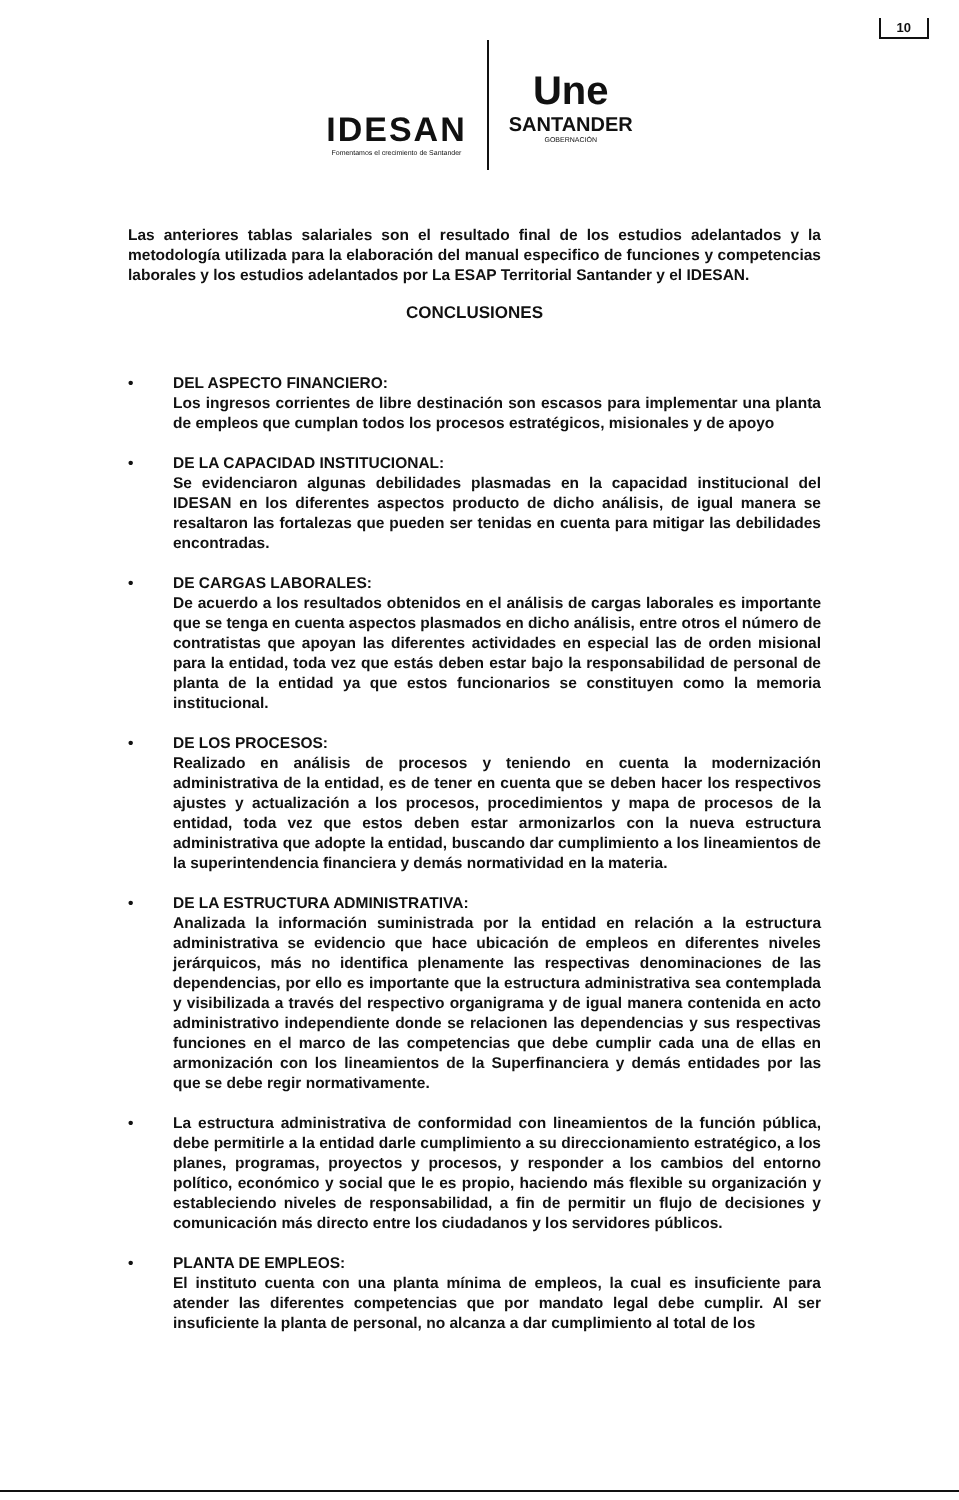10
IDESAN
Fomentamos el crecimiento de Santander
Une
SANTANDER
GOBERNACIÓN
Las anteriores tablas salariales son el resultado final de los estudios adelantados y la metodología utilizada para la elaboración del manual especifico de funciones y competencias laborales y los estudios adelantados por La ESAP Territorial Santander y el IDESAN.
CONCLUSIONES
• DEL ASPECTO FINANCIERO:
Los ingresos corrientes de libre destinación son escasos para implementar una planta de empleos que cumplan todos los procesos estratégicos, misionales y de apoyo
• DE LA CAPACIDAD INSTITUCIONAL:
Se evidenciaron algunas debilidades plasmadas en la capacidad institucional del IDESAN en los diferentes aspectos producto de dicho análisis, de igual manera se resaltaron las fortalezas que pueden ser tenidas en cuenta para mitigar las debilidades encontradas.
• DE CARGAS LABORALES:
De acuerdo a los resultados obtenidos en el análisis de cargas laborales es importante que se tenga en cuenta aspectos plasmados en dicho análisis, entre otros el número de contratistas que apoyan las diferentes actividades en especial las de orden misional para la entidad, toda vez que estás deben estar bajo la responsabilidad de personal de planta de la entidad ya que estos funcionarios se constituyen como la memoria institucional.
• DE LOS PROCESOS:
Realizado en análisis de procesos y teniendo en cuenta la modernización administrativa de la entidad, es de tener en cuenta que se deben hacer los respectivos ajustes y actualización a los procesos, procedimientos y mapa de procesos de la entidad, toda vez que estos deben estar armonizarlos con la nueva estructura administrativa que adopte la entidad, buscando dar cumplimiento a los lineamientos de la superintendencia financiera y demás normatividad en la materia.
• DE LA ESTRUCTURA ADMINISTRATIVA:
Analizada la información suministrada por la entidad en relación a la estructura administrativa se evidencio que hace ubicación de empleos en diferentes niveles jerárquicos, más no identifica plenamente las respectivas denominaciones de las dependencias, por ello es importante que la estructura administrativa sea contemplada y visibilizada a través del respectivo organigrama y de igual manera contenida en acto administrativo independiente donde se relacionen las dependencias y sus respectivas funciones en el marco de las competencias que debe cumplir cada una de ellas en armonización con los lineamientos de la Superfinanciera y demás entidades por las que se debe regir normativamente.
• La estructura administrativa de conformidad con lineamientos de la función pública, debe permitirle a la entidad darle cumplimiento a su direccionamiento estratégico, a los planes, programas, proyectos y procesos, y responder a los cambios del entorno político, económico y social que le es propio, haciendo más flexible su organización y estableciendo niveles de responsabilidad, a fin de permitir un flujo de decisiones y comunicación más directo entre los ciudadanos y los servidores públicos.
• PLANTA DE EMPLEOS:
El instituto cuenta con una planta mínima de empleos, la cual es insuficiente para atender las diferentes competencias que por mandato legal debe cumplir. Al ser insuficiente la planta de personal, no alcanza a dar cumplimiento al total de los